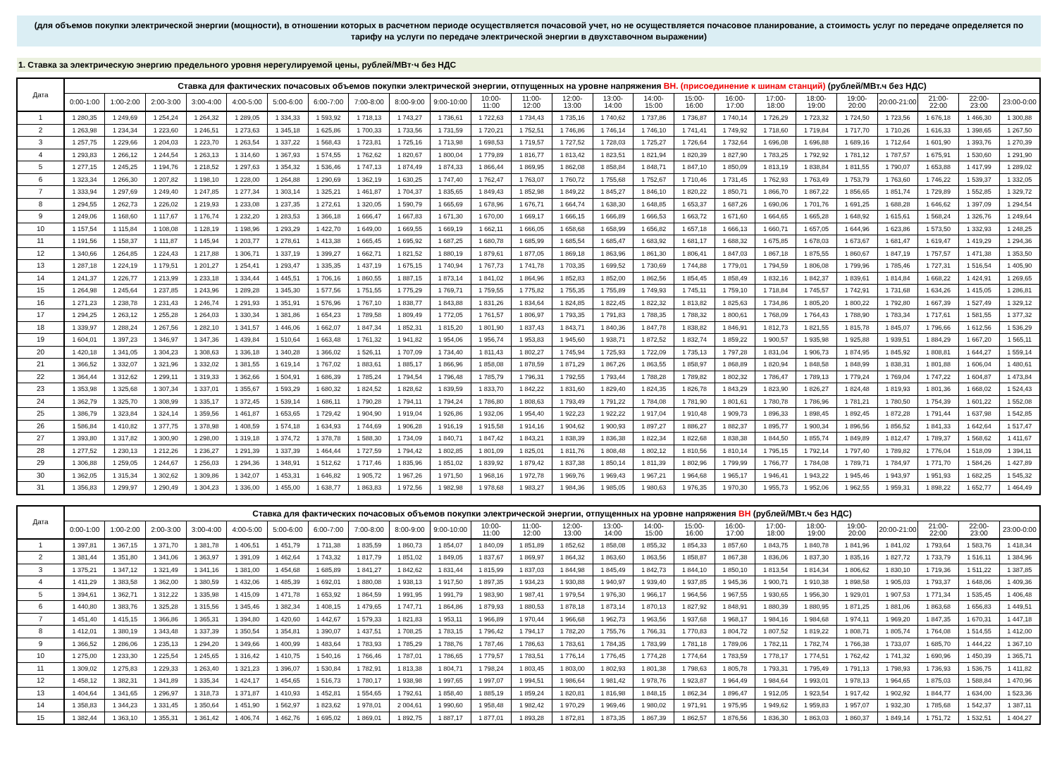(для объемов покупки электрической энергии (мощности), в отношении которых в расчетном периоде осуществляется почасовой учет, но не осуществляется почасовое планирование, а стоимость услуг по передаче определяется по тарифу на услуги по передаче электрической энергии в двухставочном выражении)
1. Ставка за электрическую энергию предельного уровня нерегулируемой цены, рублей/МВт·ч без НДС
| Дата | Ставка для фактических почасовых объемов покупки электрической энергии, отпущенных на уровне напряжения ВН. (присоединение к шинам станций) (рублей/МВт.ч без НДС) | | | | | | | | | | | | | | | | | | | | | | | |
| --- | --- | --- | --- | --- | --- | --- | --- | --- | --- | --- | --- | --- | --- | --- | --- | --- | --- | --- | --- | --- | --- | --- | --- | --- |
| | 0:00-1:00 | 1:00-2:00 | 2:00-3:00 | 3:00-4:00 | 4:00-5:00 | 5:00-6:00 | 6:00-7:00 | 7:00-8:00 | 8:00-9:00 | 9:00-10:00 | 10:00- 11:00 | 11:00- 12:00 | 12:00- 13:00 | 13:00- 14:00 | 14:00- 15:00 | 15:00- 16:00 | 16:00- 17:00 | 17:00- 18:00 | 18:00- 19:00 | 19:00- 20:00 | 20:00-21:00 | 21:00- 22:00 | 22:00- 23:00 | 23:00-0:00 |
| 1 | 1 280,35 | 1 249,69 | 1 254,24 | 1 264,32 | 1 289,05 | 1 334,33 | 1 593,92 | 1 718,13 | 1 743,27 | 1 736,61 | 1 722,63 | 1 734,43 | 1 735,16 | 1 740,62 | 1 737,86 | 1 736,87 | 1 740,14 | 1 726,29 | 1 723,32 | 1 724,50 | 1 723,56 | 1 676,18 | 1 466,30 | 1 300,88 |
| 2 | 1 263,98 | 1 234,34 | 1 223,60 | 1 246,51 | 1 273,63 | 1 345,18 | 1 625,86 | 1 700,33 | 1 733,56 | 1 731,59 | 1 720,21 | 1 752,51 | 1 746,86 | 1 746,14 | 1 746,10 | 1 741,41 | 1 749,92 | 1 718,60 | 1 719,84 | 1 717,70 | 1 710,26 | 1 616,33 | 1 398,65 | 1 267,50 |
| 3 | 1 257,75 | 1 229,66 | 1 204,03 | 1 223,70 | 1 263,54 | 1 337,22 | 1 568,43 | 1 723,81 | 1 725,16 | 1 713,98 | 1 698,53 | 1 719,57 | 1 727,52 | 1 728,03 | 1 725,27 | 1 726,64 | 1 732,64 | 1 696,08 | 1 696,88 | 1 689,16 | 1 712,64 | 1 601,90 | 1 393,76 | 1 270,39 |
| 4 | 1 293,83 | 1 266,12 | 1 244,54 | 1 263,13 | 1 314,60 | 1 367,93 | 1 574,55 | 1 762,62 | 1 820,67 | 1 800,04 | 1 779,89 | 1 816,77 | 1 813,42 | 1 823,51 | 1 821,94 | 1 820,39 | 1 827,90 | 1 783,25 | 1 792,92 | 1 781,12 | 1 787,57 | 1 675,91 | 1 530,60 | 1 291,90 |
| 5 | 1 277,15 | 1 245,25 | 1 194,76 | 1 218,52 | 1 297,63 | 1 354,32 | 1 536,46 | 1 747,13 | 1 874,49 | 1 874,33 | 1 866,44 | 1 869,95 | 1 862,08 | 1 858,84 | 1 848,71 | 1 847,10 | 1 850,09 | 1 813,19 | 1 838,84 | 1 811,55 | 1 790,07 | 1 653,88 | 1 417,99 | 1 289,02 |
| 6 | 1 323,34 | 1 266,30 | 1 207,82 | 1 198,10 | 1 228,00 | 1 264,88 | 1 290,69 | 1 362,19 | 1 630,25 | 1 747,40 | 1 762,47 | 1 763,07 | 1 760,72 | 1 755,68 | 1 752,67 | 1 710,46 | 1 731,45 | 1 762,93 | 1 763,49 | 1 753,79 | 1 763,60 | 1 746,22 | 1 539,37 | 1 332,05 |
| 7 | 1 333,94 | 1 297,69 | 1 249,40 | 1 247,85 | 1 277,34 | 1 303,14 | 1 325,21 | 1 461,87 | 1 704,37 | 1 835,65 | 1 849,43 | 1 852,98 | 1 849,22 | 1 845,27 | 1 846,10 | 1 820,22 | 1 850,71 | 1 866,70 | 1 867,22 | 1 856,65 | 1 851,74 | 1 729,89 | 1 552,85 | 1 329,72 |
| 8 | 1 294,55 | 1 262,73 | 1 226,02 | 1 219,93 | 1 233,08 | 1 237,35 | 1 272,61 | 1 320,05 | 1 590,79 | 1 665,69 | 1 678,96 | 1 676,71 | 1 664,74 | 1 638,30 | 1 648,85 | 1 653,37 | 1 687,26 | 1 690,06 | 1 701,76 | 1 691,25 | 1 688,28 | 1 646,62 | 1 397,09 | 1 294,54 |
| 9 | 1 249,06 | 1 168,60 | 1 117,67 | 1 176,74 | 1 232,20 | 1 283,53 | 1 366,18 | 1 666,47 | 1 667,83 | 1 671,30 | 1 670,00 | 1 669,17 | 1 666,15 | 1 666,89 | 1 666,53 | 1 663,72 | 1 671,60 | 1 664,65 | 1 665,28 | 1 648,92 | 1 615,61 | 1 568,24 | 1 326,76 | 1 249,64 |
| 10 | 1 157,54 | 1 115,84 | 1 108,08 | 1 128,19 | 1 198,96 | 1 293,29 | 1 422,70 | 1 649,00 | 1 669,55 | 1 669,19 | 1 662,11 | 1 666,05 | 1 658,68 | 1 658,99 | 1 656,82 | 1 657,18 | 1 666,13 | 1 660,71 | 1 657,05 | 1 644,96 | 1 623,86 | 1 573,50 | 1 332,93 | 1 248,25 |
| 11 | 1 191,56 | 1 158,37 | 1 111,87 | 1 145,94 | 1 203,77 | 1 278,61 | 1 413,38 | 1 665,45 | 1 695,92 | 1 687,25 | 1 680,78 | 1 685,99 | 1 685,54 | 1 685,47 | 1 683,92 | 1 681,17 | 1 688,32 | 1 675,85 | 1 678,03 | 1 673,67 | 1 681,47 | 1 619,47 | 1 419,29 | 1 294,36 |
| 12 | 1 340,66 | 1 264,85 | 1 224,43 | 1 217,88 | 1 306,71 | 1 337,19 | 1 399,27 | 1 662,71 | 1 821,52 | 1 880,19 | 1 879,61 | 1 877,05 | 1 869,18 | 1 863,96 | 1 861,30 | 1 806,41 | 1 847,03 | 1 867,18 | 1 875,55 | 1 860,67 | 1 847,19 | 1 757,57 | 1 471,38 | 1 353,50 |
| 13 | 1 287,18 | 1 224,19 | 1 179,51 | 1 201,27 | 1 254,41 | 1 293,47 | 1 335,35 | 1 437,19 | 1 675,15 | 1 740,94 | 1 767,73 | 1 741,78 | 1 703,35 | 1 699,52 | 1 730,69 | 1 744,88 | 1 779,01 | 1 794,59 | 1 806,08 | 1 799,96 | 1 785,46 | 1 727,31 | 1 516,54 | 1 405,90 |
| 14 | 1 241,37 | 1 226,77 | 1 213,99 | 1 233,18 | 1 334,44 | 1 445,51 | 1 706,16 | 1 860,55 | 1 887,15 | 1 873,14 | 1 841,02 | 1 864,96 | 1 852,83 | 1 852,00 | 1 862,56 | 1 854,45 | 1 858,49 | 1 832,16 | 1 842,37 | 1 839,61 | 1 814,84 | 1 668,22 | 1 424,91 | 1 269,65 |
| 15 | 1 264,98 | 1 245,64 | 1 237,85 | 1 243,96 | 1 289,28 | 1 345,30 | 1 577,56 | 1 751,55 | 1 775,29 | 1 769,71 | 1 759,55 | 1 775,82 | 1 755,35 | 1 755,89 | 1 749,93 | 1 745,11 | 1 759,10 | 1 718,84 | 1 745,57 | 1 742,91 | 1 731,68 | 1 634,26 | 1 415,05 | 1 286,81 |
| 16 | 1 271,23 | 1 238,78 | 1 231,43 | 1 246,74 | 1 291,93 | 1 351,91 | 1 576,96 | 1 767,10 | 1 838,77 | 1 843,88 | 1 831,26 | 1 834,64 | 1 824,85 | 1 822,45 | 1 822,32 | 1 813,82 | 1 825,63 | 1 734,86 | 1 805,20 | 1 800,22 | 1 792,80 | 1 667,39 | 1 527,49 | 1 329,12 |
| 17 | 1 294,25 | 1 263,12 | 1 255,28 | 1 264,03 | 1 330,34 | 1 381,86 | 1 654,23 | 1 789,58 | 1 809,49 | 1 772,05 | 1 761,57 | 1 806,97 | 1 793,35 | 1 791,83 | 1 788,35 | 1 788,32 | 1 800,61 | 1 768,09 | 1 764,43 | 1 788,90 | 1 783,34 | 1 717,61 | 1 581,55 | 1 377,32 |
| 18 | 1 339,97 | 1 288,24 | 1 267,56 | 1 282,10 | 1 341,57 | 1 446,06 | 1 662,07 | 1 847,34 | 1 852,31 | 1 815,20 | 1 801,90 | 1 837,43 | 1 843,71 | 1 840,36 | 1 847,78 | 1 838,82 | 1 846,91 | 1 812,73 | 1 821,55 | 1 815,78 | 1 845,07 | 1 796,66 | 1 612,56 | 1 536,29 |
| 19 | 1 604,01 | 1 397,23 | 1 346,97 | 1 347,36 | 1 439,84 | 1 510,64 | 1 663,48 | 1 761,32 | 1 941,82 | 1 954,06 | 1 956,74 | 1 953,83 | 1 945,60 | 1 938,71 | 1 872,52 | 1 832,74 | 1 859,22 | 1 900,57 | 1 935,98 | 1 925,88 | 1 939,51 | 1 884,29 | 1 667,20 | 1 565,11 |
| 20 | 1 420,18 | 1 341,05 | 1 304,23 | 1 308,63 | 1 336,18 | 1 340,28 | 1 366,02 | 1 526,11 | 1 707,09 | 1 734,40 | 1 811,43 | 1 802,27 | 1 745,94 | 1 725,93 | 1 722,09 | 1 735,13 | 1 797,28 | 1 831,04 | 1 906,73 | 1 874,95 | 1 845,92 | 1 808,81 | 1 644,27 | 1 559,14 |
| 21 | 1 366,52 | 1 332,07 | 1 321,96 | 1 332,02 | 1 381,55 | 1 619,14 | 1 767,02 | 1 883,61 | 1 885,17 | 1 866,96 | 1 858,08 | 1 878,59 | 1 871,29 | 1 867,26 | 1 863,55 | 1 858,97 | 1 868,89 | 1 820,94 | 1 848,58 | 1 848,99 | 1 838,31 | 1 801,88 | 1 606,04 | 1 480,61 |
| 22 | 1 364,44 | 1 312,62 | 1 299,11 | 1 319,33 | 1 362,66 | 1 504,91 | 1 686,39 | 1 785,24 | 1 794,54 | 1 796,48 | 1 785,79 | 1 796,31 | 1 792,55 | 1 793,44 | 1 788,28 | 1 789,82 | 1 802,32 | 1 786,47 | 1 789,13 | 1 779,24 | 1 769,04 | 1 747,22 | 1 604,87 | 1 473,84 |
| 23 | 1 353,98 | 1 325,68 | 1 307,34 | 1 337,01 | 1 355,67 | 1 593,29 | 1 680,32 | 1 824,52 | 1 828,62 | 1 839,59 | 1 833,70 | 1 842,22 | 1 831,60 | 1 829,40 | 1 824,35 | 1 826,78 | 1 843,29 | 1 823,90 | 1 826,27 | 1 824,48 | 1 819,93 | 1 801,36 | 1 668,02 | 1 524,43 |
| 24 | 1 362,79 | 1 325,70 | 1 308,99 | 1 335,17 | 1 372,45 | 1 539,14 | 1 686,11 | 1 790,28 | 1 794,11 | 1 794,24 | 1 786,80 | 1 808,63 | 1 793,49 | 1 791,22 | 1 784,08 | 1 781,90 | 1 801,61 | 1 780,78 | 1 786,96 | 1 781,21 | 1 780,50 | 1 754,39 | 1 601,22 | 1 552,08 |
| 25 | 1 386,79 | 1 323,84 | 1 324,14 | 1 359,56 | 1 461,87 | 1 653,65 | 1 729,42 | 1 904,90 | 1 919,04 | 1 926,86 | 1 932,06 | 1 954,40 | 1 922,23 | 1 922,22 | 1 917,04 | 1 910,48 | 1 909,73 | 1 896,33 | 1 898,45 | 1 892,45 | 1 872,28 | 1 791,44 | 1 637,98 | 1 542,85 |
| 26 | 1 586,84 | 1 410,82 | 1 377,75 | 1 378,98 | 1 408,59 | 1 574,18 | 1 634,93 | 1 744,69 | 1 906,28 | 1 916,19 | 1 915,58 | 1 914,16 | 1 904,62 | 1 900,93 | 1 897,27 | 1 886,27 | 1 882,37 | 1 895,77 | 1 900,34 | 1 896,56 | 1 856,52 | 1 841,33 | 1 642,64 | 1 517,47 |
| 27 | 1 393,80 | 1 317,82 | 1 300,90 | 1 298,00 | 1 319,18 | 1 374,72 | 1 378,78 | 1 588,30 | 1 734,09 | 1 840,71 | 1 847,42 | 1 843,21 | 1 838,39 | 1 836,38 | 1 822,34 | 1 822,68 | 1 838,38 | 1 844,50 | 1 855,74 | 1 849,89 | 1 812,47 | 1 789,37 | 1 568,62 | 1 411,67 |
| 28 | 1 277,52 | 1 230,13 | 1 212,26 | 1 236,27 | 1 291,39 | 1 337,39 | 1 464,44 | 1 727,59 | 1 794,42 | 1 802,85 | 1 801,09 | 1 825,01 | 1 811,76 | 1 808,48 | 1 802,12 | 1 810,56 | 1 810,14 | 1 795,15 | 1 792,14 | 1 797,40 | 1 789,82 | 1 776,04 | 1 518,09 | 1 394,11 |
| 29 | 1 306,88 | 1 259,05 | 1 244,67 | 1 256,03 | 1 294,36 | 1 348,91 | 1 512,62 | 1 717,46 | 1 835,96 | 1 851,02 | 1 839,92 | 1 879,42 | 1 837,38 | 1 850,14 | 1 811,39 | 1 802,96 | 1 799,99 | 1 766,77 | 1 784,08 | 1 789,71 | 1 784,97 | 1 771,70 | 1 584,26 | 1 427,89 |
| 30 | 1 362,05 | 1 315,34 | 1 302,62 | 1 309,86 | 1 342,07 | 1 453,31 | 1 646,82 | 1 905,72 | 1 967,26 | 1 971,50 | 1 968,16 | 1 972,78 | 1 969,76 | 1 969,43 | 1 967,21 | 1 964,68 | 1 965,17 | 1 946,41 | 1 943,22 | 1 945,46 | 1 943,97 | 1 951,93 | 1 682,25 | 1 545,32 |
| 31 | 1 356,83 | 1 299,97 | 1 290,49 | 1 304,23 | 1 336,00 | 1 455,00 | 1 638,77 | 1 863,83 | 1 972,56 | 1 982,98 | 1 978,68 | 1 983,27 | 1 984,36 | 1 985,05 | 1 980,63 | 1 976,35 | 1 970,30 | 1 955,73 | 1 952,06 | 1 962,55 | 1 959,31 | 1 898,22 | 1 652,77 | 1 464,49 |
| Дата | Ставка для фактических почасовых объемов покупки электрической энергии, отпущенных на уровне напряжения ВН (рублей/МВт.ч без НДС) | | | | | | | | | | | | | | | | | | | | | | | |
| --- | --- | --- | --- | --- | --- | --- | --- | --- | --- | --- | --- | --- | --- | --- | --- | --- | --- | --- | --- | --- | --- | --- | --- | --- |
| | 0:00-1:00 | 1:00-2:00 | 2:00-3:00 | 3:00-4:00 | 4:00-5:00 | 5:00-6:00 | 6:00-7:00 | 7:00-8:00 | 8:00-9:00 | 9:00-10:00 | 10:00- 11:00 | 11:00- 12:00 | 12:00- 13:00 | 13:00- 14:00 | 14:00- 15:00 | 15:00- 16:00 | 16:00- 17:00 | 17:00- 18:00 | 18:00- 19:00 | 19:00- 20:00 | 20:00-21:00 | 21:00- 22:00 | 22:00- 23:00 | 23:00-0:00 |
| 1 | 1 397,81 | 1 367,15 | 1 371,70 | 1 381,78 | 1 406,51 | 1 451,79 | 1 711,38 | 1 835,59 | 1 860,73 | 1 854,07 | 1 840,09 | 1 851,89 | 1 852,62 | 1 858,08 | 1 855,32 | 1 854,33 | 1 857,60 | 1 843,75 | 1 840,78 | 1 841,96 | 1 841,02 | 1 793,64 | 1 583,76 | 1 418,34 |
| 2 | 1 381,44 | 1 351,80 | 1 341,06 | 1 363,97 | 1 391,09 | 1 462,64 | 1 743,32 | 1 817,79 | 1 851,02 | 1 849,05 | 1 837,67 | 1 869,97 | 1 864,32 | 1 863,60 | 1 863,56 | 1 858,87 | 1 867,38 | 1 836,06 | 1 837,30 | 1 835,16 | 1 827,72 | 1 733,79 | 1 516,11 | 1 384,96 |
| 3 | 1 375,21 | 1 347,12 | 1 321,49 | 1 341,16 | 1 381,00 | 1 454,68 | 1 685,89 | 1 841,27 | 1 842,62 | 1 831,44 | 1 815,99 | 1 837,03 | 1 844,98 | 1 845,49 | 1 842,73 | 1 844,10 | 1 850,10 | 1 813,54 | 1 814,34 | 1 806,62 | 1 830,10 | 1 719,36 | 1 511,22 | 1 387,85 |
| 4 | 1 411,29 | 1 383,58 | 1 362,00 | 1 380,59 | 1 432,06 | 1 485,39 | 1 692,01 | 1 880,08 | 1 938,13 | 1 917,50 | 1 897,35 | 1 934,23 | 1 930,88 | 1 940,97 | 1 939,40 | 1 937,85 | 1 945,36 | 1 900,71 | 1 910,38 | 1 898,58 | 1 905,03 | 1 793,37 | 1 648,06 | 1 409,36 |
| 5 | 1 394,61 | 1 362,71 | 1 312,22 | 1 335,98 | 1 415,09 | 1 471,78 | 1 653,92 | 1 864,59 | 1 991,95 | 1 991,79 | 1 983,90 | 1 987,41 | 1 979,54 | 1 976,30 | 1 966,17 | 1 964,56 | 1 967,55 | 1 930,65 | 1 956,30 | 1 929,01 | 1 907,53 | 1 771,34 | 1 535,45 | 1 406,48 |
| 6 | 1 440,80 | 1 383,76 | 1 325,28 | 1 315,56 | 1 345,46 | 1 382,34 | 1 408,15 | 1 479,65 | 1 747,71 | 1 864,86 | 1 879,93 | 1 880,53 | 1 878,18 | 1 873,14 | 1 870,13 | 1 827,92 | 1 848,91 | 1 880,39 | 1 880,95 | 1 871,25 | 1 881,06 | 1 863,68 | 1 656,83 | 1 449,51 |
| 7 | 1 451,40 | 1 415,15 | 1 366,86 | 1 365,31 | 1 394,80 | 1 420,60 | 1 442,67 | 1 579,33 | 1 821,83 | 1 953,11 | 1 966,89 | 1 970,44 | 1 966,68 | 1 962,73 | 1 963,56 | 1 937,68 | 1 968,17 | 1 984,16 | 1 984,68 | 1 974,11 | 1 969,20 | 1 847,35 | 1 670,31 | 1 447,18 |
| 8 | 1 412,01 | 1 380,19 | 1 343,48 | 1 337,39 | 1 350,54 | 1 354,81 | 1 390,07 | 1 437,51 | 1 708,25 | 1 783,15 | 1 796,42 | 1 794,17 | 1 782,20 | 1 755,76 | 1 766,31 | 1 770,83 | 1 804,72 | 1 807,52 | 1 819,22 | 1 808,71 | 1 805,74 | 1 764,08 | 1 514,55 | 1 412,00 |
| 9 | 1 366,52 | 1 286,06 | 1 235,13 | 1 294,20 | 1 349,66 | 1 400,99 | 1 483,64 | 1 783,93 | 1 785,29 | 1 788,76 | 1 787,46 | 1 786,63 | 1 783,61 | 1 784,35 | 1 783,99 | 1 781,18 | 1 789,06 | 1 782,11 | 1 782,74 | 1 766,38 | 1 733,07 | 1 685,70 | 1 444,22 | 1 367,10 |
| 10 | 1 275,00 | 1 233,30 | 1 225,54 | 1 245,65 | 1 316,42 | 1 410,75 | 1 540,16 | 1 766,46 | 1 787,01 | 1 786,65 | 1 779,57 | 1 783,51 | 1 776,14 | 1 776,45 | 1 774,28 | 1 774,64 | 1 783,59 | 1 778,17 | 1 774,51 | 1 762,42 | 1 741,32 | 1 690,96 | 1 450,39 | 1 365,71 |
| 11 | 1 309,02 | 1 275,83 | 1 229,33 | 1 263,40 | 1 321,23 | 1 396,07 | 1 530,84 | 1 782,91 | 1 813,38 | 1 804,71 | 1 798,24 | 1 803,45 | 1 803,00 | 1 802,93 | 1 801,38 | 1 798,63 | 1 805,78 | 1 793,31 | 1 795,49 | 1 791,13 | 1 798,93 | 1 736,93 | 1 536,75 | 1 411,82 |
| 12 | 1 458,12 | 1 382,31 | 1 341,89 | 1 335,34 | 1 424,17 | 1 454,65 | 1 516,73 | 1 780,17 | 1 938,98 | 1 997,65 | 1 997,07 | 1 994,51 | 1 986,64 | 1 981,42 | 1 978,76 | 1 923,87 | 1 964,49 | 1 984,64 | 1 993,01 | 1 978,13 | 1 964,65 | 1 875,03 | 1 588,84 | 1 470,96 |
| 13 | 1 404,64 | 1 341,65 | 1 296,97 | 1 318,73 | 1 371,87 | 1 410,93 | 1 452,81 | 1 554,65 | 1 792,61 | 1 858,40 | 1 885,19 | 1 859,24 | 1 820,81 | 1 816,98 | 1 848,15 | 1 862,34 | 1 896,47 | 1 912,05 | 1 923,54 | 1 917,42 | 1 902,92 | 1 844,77 | 1 634,00 | 1 523,36 |
| 14 | 1 358,83 | 1 344,23 | 1 331,45 | 1 350,64 | 1 451,90 | 1 562,97 | 1 823,62 | 1 978,01 | 2 004,61 | 1 990,60 | 1 958,48 | 1 982,42 | 1 970,29 | 1 969,46 | 1 980,02 | 1 971,91 | 1 975,95 | 1 949,62 | 1 959,83 | 1 957,07 | 1 932,30 | 1 785,68 | 1 542,37 | 1 387,11 |
| 15 | 1 382,44 | 1 363,10 | 1 355,31 | 1 361,42 | 1 406,74 | 1 462,76 | 1 695,02 | 1 869,01 | 1 892,75 | 1 887,17 | 1 877,01 | 1 893,28 | 1 872,81 | 1 873,35 | 1 867,39 | 1 862,57 | 1 876,56 | 1 836,30 | 1 863,03 | 1 860,37 | 1 849,14 | 1 751,72 | 1 532,51 | 1 404,27 |